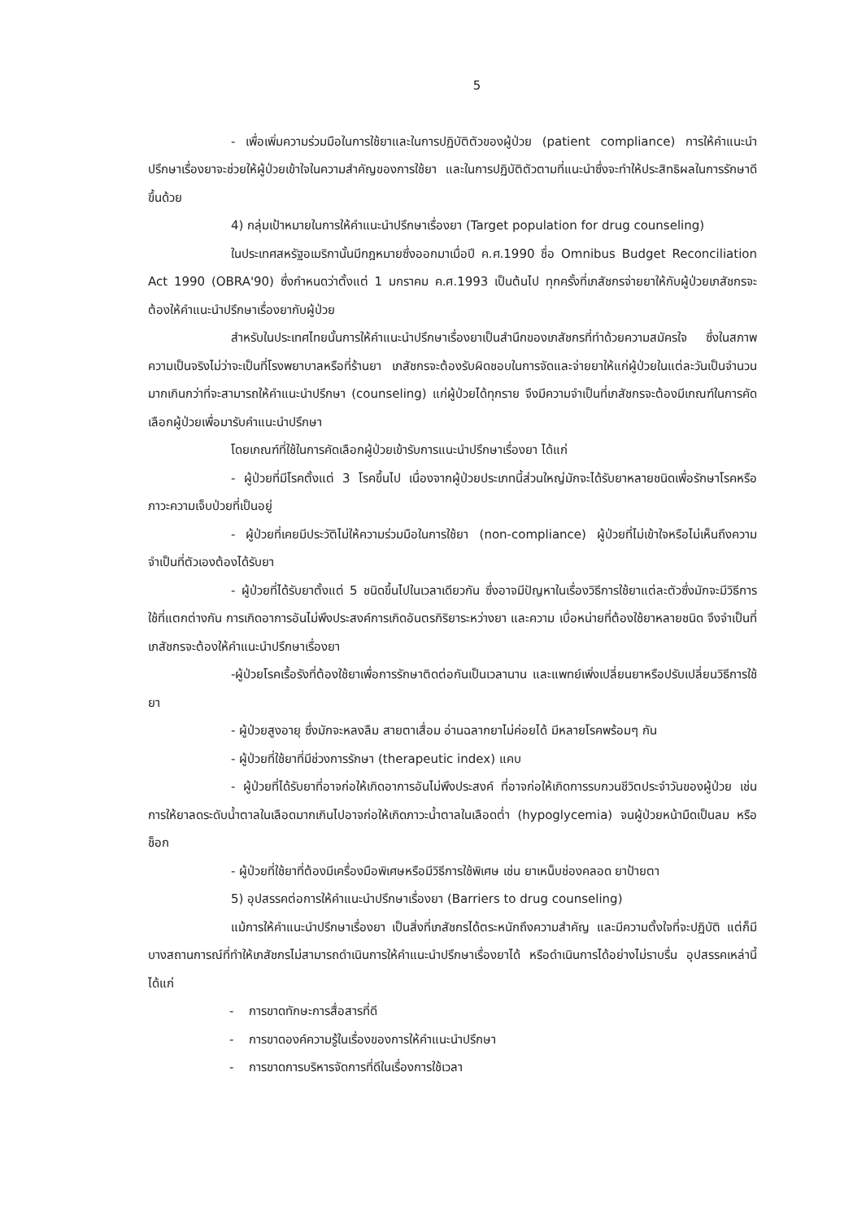5
- เพื่อเพิ่มความร่วมมือในการใช้ยาและในการปฏิบัติตัวของผู้ป่วย (patient compliance) การให้คำแนะนำปรึกษาเรื่องยาจะช่วยให้ผู้ป่วยเข้าใจในความสำคัญของการใช้ยา และในการปฏิบัติตัวตามที่แนะนำซึ่งจะทำให้ประสิทธิผลในการรักษาดีขึ้นด้วย
4) กลุ่มเป้าหมายในการให้คำแนะนำปรึกษาเรื่องยา (Target population for drug counseling)
ในประเทศสหรัฐอเมริกานั้นมีกฎหมายซึ่งออกมาเมื่อปี ค.ศ.1990 ชื่อ Omnibus Budget Reconciliation Act 1990 (OBRA'90) ซึ่งกำหนดว่าตั้งแต่ 1 มกราคม ค.ศ.1993 เป็นต้นไป ทุกครั้งที่เภสัชกรจ่ายยาให้กับผู้ป่วยเภสัชกรจะต้องให้คำแนะนำปรึกษาเรื่องยากับผู้ป่วย
สำหรับในประเทศไทยนั้นการให้คำแนะนำปรึกษาเรื่องยาเป็นสำนึกของเภสัชกรที่ทำด้วยความสมัครใจ ซึ่งในสภาพความเป็นจริงไม่ว่าจะเป็นที่โรงพยาบาลหรือที่ร้านยา เภสัชกรจะต้องรับผิดชอบในการจัดและจ่ายยาให้แก่ผู้ป่วยในแต่ละวันเป็นจำนวนมากเกินกว่าที่จะสามารถให้คำแนะนำปรึกษา (counseling) แก่ผู้ป่วยได้ทุกราย จึงมีความจำเป็นที่เภสัชกรจะต้องมีเกณฑ์ในการคัดเลือกผู้ป่วยเพื่อมารับคำแนะนำปรึกษา
โดยเกณฑ์ที่ใช้ในการคัดเลือกผู้ป่วยเข้ารับการแนะนำปรึกษาเรื่องยา ได้แก่
- ผู้ป่วยที่มีโรคตั้งแต่ 3 โรคขึ้นไป เนื่องจากผู้ป่วยประเภทนี้ส่วนใหญ่มักจะได้รับยาหลายชนิดเพื่อรักษาโรคหรือภาวะความเจ็บป่วยที่เป็นอยู่
- ผู้ป่วยที่เคยมีประวัติไม่ให้ความร่วมมือในการใช้ยา (non-compliance) ผู้ป่วยที่ไม่เข้าใจหรือไม่เห็นถึงความจำเป็นที่ตัวเองต้องได้รับยา
- ผู้ป่วยที่ได้รับยาตั้งแต่ 5 ชนิดขึ้นไปในเวลาเดียวกัน ซึ่งอาจมีปัญหาในเรื่องวิธีการใช้ยาแต่ละตัวซึ่งมักจะมีวิธีการใช้ที่แตกต่างกัน การเกิดอาการอันไม่พึงประสงค์การเกิดอันตรกิริยาระหว่างยา และความ เบื่อหน่ายที่ต้องใช้ยาหลายชนิด จึงจำเป็นที่เภสัชกรจะต้องให้คำแนะนำปรึกษาเรื่องยา
-ผู้ป่วยโรคเรื้อรังที่ต้องใช้ยาเพื่อการรักษาติดต่อกันเป็นเวลานาน และแพทย์เพิ่งเปลี่ยนยาหรือปรับเปลี่ยนวิธีการใช้ยา
- ผู้ป่วยสูงอายุ ซึ่งมักจะหลงลืม สายตาเสื่อม อ่านฉลากยาไม่ค่อยได้ มีหลายโรคพร้อมๆ กัน
- ผู้ป่วยที่ใช้ยาที่มีช่วงการรักษา (therapeutic index) แคบ
- ผู้ป่วยที่ได้รับยาที่อาจก่อให้เกิดอาการอันไม่พึงประสงค์ ที่อาจก่อให้เกิดการรบกวนชีวิตประจำวันของผู้ป่วย เช่น การให้ยาลดระดับน้ำตาลในเลือดมากเกินไปอาจก่อให้เกิดภาวะน้ำตาลในเลือดต่ำ (hypoglycemia) จนผู้ป่วยหน้ามืดเป็นลม หรือช็อก
- ผู้ป่วยที่ใช้ยาที่ต้องมีเครื่องมือพิเศษหรือมีวิธีการใช้พิเศษ เช่น ยาเหน็บช่องคลอด ยาป้ายตา
5) อุปสรรคต่อการให้คำแนะนำปรึกษาเรื่องยา (Barriers to drug counseling)
แม้การให้คำแนะนำปรึกษาเรื่องยา เป็นสิ่งที่เภสัชกรได้ตระหนักถึงความสำคัญ และมีความตั้งใจที่จะปฏิบัติ แต่ก็มีบางสถานการณ์ที่ทำให้เภสัชกรไม่สามารถดำเนินการให้คำแนะนำปรึกษาเรื่องยาได้ หรือดำเนินการได้อย่างไม่ราบรื่น อุปสรรคเหล่านี้ ได้แก่
- การขาดทักษะการสื่อสารที่ดี
- การขาดองค์ความรู้ในเรื่องของการให้คำแนะนำปรึกษา
- การขาดการบริหารจัดการที่ดีในเรื่องการใช้เวลา